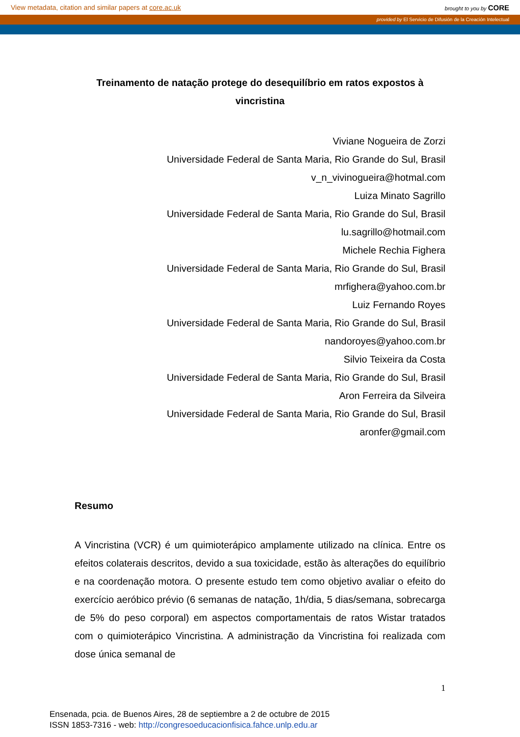View metadata, citation and similar papers at core.ac.uk
brought to you by CORE
provided by El Servicio de Difusión de la Creación Intelectual
Treinamento de natação protege do desequilíbrio em ratos expostos à vincristina
Viviane Nogueira de Zorzi
Universidade Federal de Santa Maria, Rio Grande do Sul, Brasil
v_n_vivinogueira@hotmal.com
Luiza Minato Sagrillo
Universidade Federal de Santa Maria, Rio Grande do Sul, Brasil
lu.sagrillo@hotmail.com
Michele Rechia Fighera
Universidade Federal de Santa Maria, Rio Grande do Sul, Brasil
mrfighera@yahoo.com.br
Luiz Fernando Royes
Universidade Federal de Santa Maria, Rio Grande do Sul, Brasil
nandoroyes@yahoo.com.br
Silvio Teixeira da Costa
Universidade Federal de Santa Maria, Rio Grande do Sul, Brasil
Aron Ferreira da Silveira
Universidade Federal de Santa Maria, Rio Grande do Sul, Brasil
aronfer@gmail.com
Resumo
A Vincristina (VCR) é um quimioterápico amplamente utilizado na clínica. Entre os efeitos colaterais descritos, devido a sua toxicidade, estão às alterações do equilíbrio e na coordenação motora. O presente estudo tem como objetivo avaliar o efeito do exercício aeróbico prévio (6 semanas de natação, 1h/dia, 5 dias/semana, sobrecarga de 5% do peso corporal) em aspectos comportamentais de ratos Wistar tratados com o quimioterápico Vincristina. A administração da Vincristina foi realizada com dose única semanal de
1
Ensenada, pcia. de Buenos Aires, 28 de septiembre a 2 de octubre de 2015
ISSN 1853-7316 - web: http://congresoeducacionfisica.fahce.unlp.edu.ar